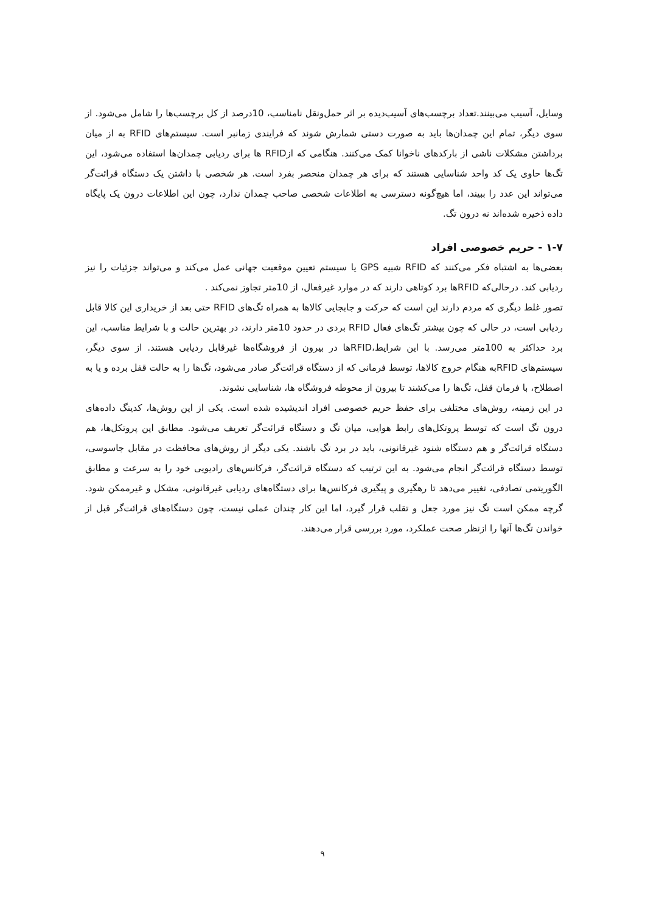وسایل، آسیب می‌بینند.تعداد برچسب‌های آسیب‌دیده بر اثر حمل‌ونقل نامناسب، 10درصد از کل برچسب‌ها را شامل می‌شود. از سوی دیگر، تمام این چمدان‌ها باید به صورت دستی شمارش شوند که فرایندی زمانبر است. سیستم‌های RFID به از میان برداشتن مشکلات ناشی از بارکدهای ناخوانا کمک می‌کنند. هنگامی که ازRFID ها برای ردیابی چمدان‌ها استفاده می‌شود، این تگ‌ها حاوی یک کد واحد شناسایی هستند که برای هر چمدان منحصر بفرد است. هر شخصی با داشتن یک دستگاه قرائت‌گر می‌تواند این عدد را ببیند، اما هیچ‌گونه دسترسی به اطلاعات شخصی صاحب چمدان ندارد، چون این اطلاعات درون یک پایگاه داده ذخیره شده‌اند نه درون تگ.
۱-۷ - حریم خصوصی افراد
بعضی‌ها به اشتباه فکر می‌کنند که RFID شبیه GPS یا سیستم تعیین موقعیت جهانی عمل می‌کند و می‌تواند جزئیات را نیز ردیابی کند. درحالی‌که RFIDها برد کوتاهی دارند که در موارد غیرفعال، از 10متر تجاوز نمی‌کند .
تصور غلط دیگری که مردم دارند این است که حرکت و جابجایی کالاها به همراه تگ‌های RFID حتی بعد از خریداری این کالا قابل ردیابی است، در حالی که چون بیشتر تگ‌های فعال RFID بردی در حدود 10متر دارند، در بهترین حالت و با شرایط مناسب، این برد حداکثر به 100متر می‌رسد. با این شرایط،RFIDها در بیرون از فروشگاه‌ها غیرقابل ردیابی هستند. از سوی دیگر، سیستم‌های RFIDبه هنگام خروج کالاها، توسط فرمانی که از دستگاه قرائت‌گر صادر می‌شود، تگ‌ها را به حالت قفل برده و یا به اصطلاح، با فرمان قفل، تگ‌ها را می‌کشند تا بیرون از محوطه فروشگاه ها، شناسایی نشوند.
در این زمینه، روش‌های مختلفی برای حفظ حریم خصوصی افراد اندیشیده شده است. یکی از این روش‌ها، کدینگ داده‌های درون تگ است که توسط پروتکل‌های رابط هوایی، میان تگ و دستگاه قرائت‌گر تعریف می‌شود. مطابق این پروتکل‌ها، هم دستگاه قرائت‌گر و هم دستگاه شنود غیرقانونی، باید در برد تگ باشند. یکی دیگر از روش‌های محافظت در مقابل جاسوسی، توسط دستگاه قرائت‌گر انجام می‌شود. به این ترتیب که دستگاه قرائت‌گر، فرکانس‌های رادیویی خود را به سرعت و مطابق الگوریتمی تصادفی، تغییر می‌دهد تا رهگیری و پیگیری فرکانس‌ها برای دستگاه‌های ردیابی غیرقانونی، مشکل و غیرممکن شود. گرچه ممکن است تگ نیز مورد جعل و تقلب قرار گیرد، اما این کار چندان عملی نیست، چون دستگاه‌های قرائت‌گر قبل از خواندن تگ‌ها آنها را ازنظر صحت عملکرد، مورد بررسی قرار می‌دهند.
۹